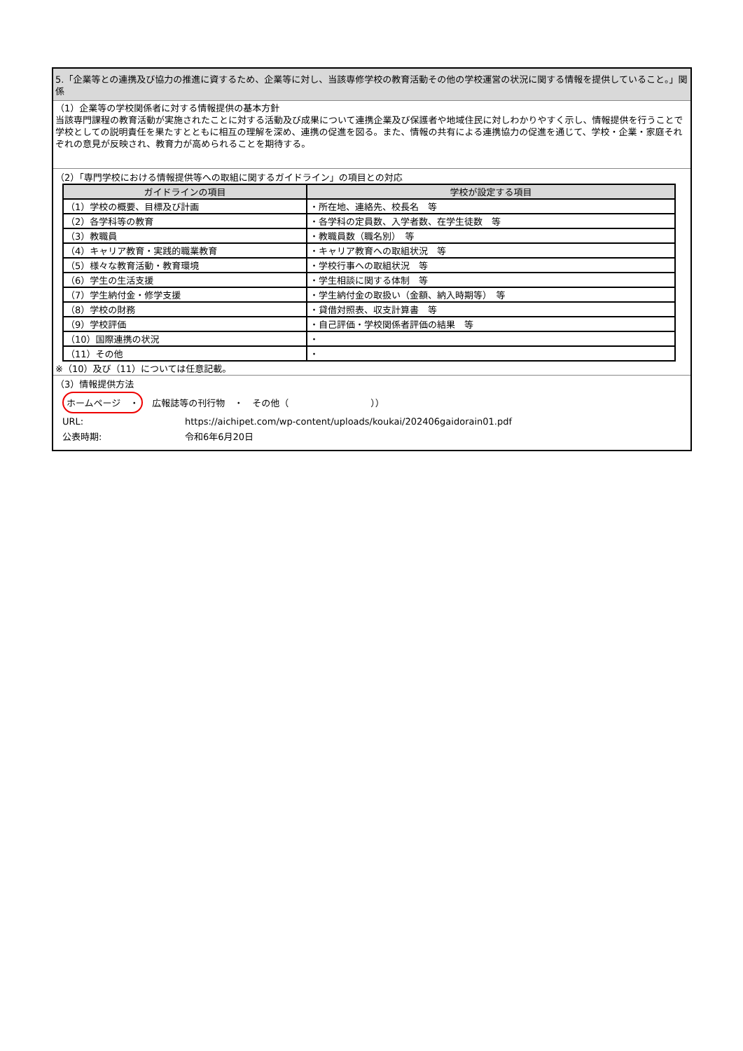5.「企業等との連携及び協力の推進に資するため、企業等に対し、当該専修学校の教育活動その他の学校運営の状況に関する情報を提供していること。」関係
（1）企業等の学校関係者に対する情報提供の基本方針
当該専門課程の教育活動が実施されたことに対する活動及び成果について連携企業及び保護者や地域住民に対しわかりやすく示し、情報提供を行うことで学校としての説明責任を果たすとともに相互の理解を深め、連携の促進を図る。また、情報の共有による連携協力の促進を通じて、学校・企業・家庭それぞれの意見が反映され、教育力が高められることを期待する。
（2）「専門学校における情報提供等への取組に関するガイドライン」の項目との対応
| ガイドラインの項目 | 学校が設定する項目 |
| --- | --- |
| （1）学校の概要、目標及び計画 | ・所在地、連絡先、校長名 等 |
| （2）各学科等の教育 | ・各学科の定員数、入学者数、在学生徒数 等 |
| （3）教職員 | ・教職員数（職名別） 等 |
| （4）キャリア教育・実践的職業教育 | ・キャリア教育への取組状況 等 |
| （5）様々な教育活動・教育環境 | ・学校行事への取組状況 等 |
| （6）学生の生活支援 | ・学生相談に関する体制 等 |
| （7）学生納付金・修学支援 | ・学生納付金の取扱い（金額、納入時期等） 等 |
| （8）学校の財務 | ・貸借対照表、収支計算書 等 |
| （9）学校評価 | ・自己評価・学校関係者評価の結果 等 |
| （10）国際連携の状況 | ・ |
| （11）その他 | ・ |
※（10）及び（11）については任意記載。
（3）情報提供方法
ホームページ　・　広報誌等の刊行物　・　その他（　　　　　　　　　））
URL: https://aichipet.com/wp-content/uploads/koukai/202406gaidorain01.pdf
公表時期: 令和6年6月20日